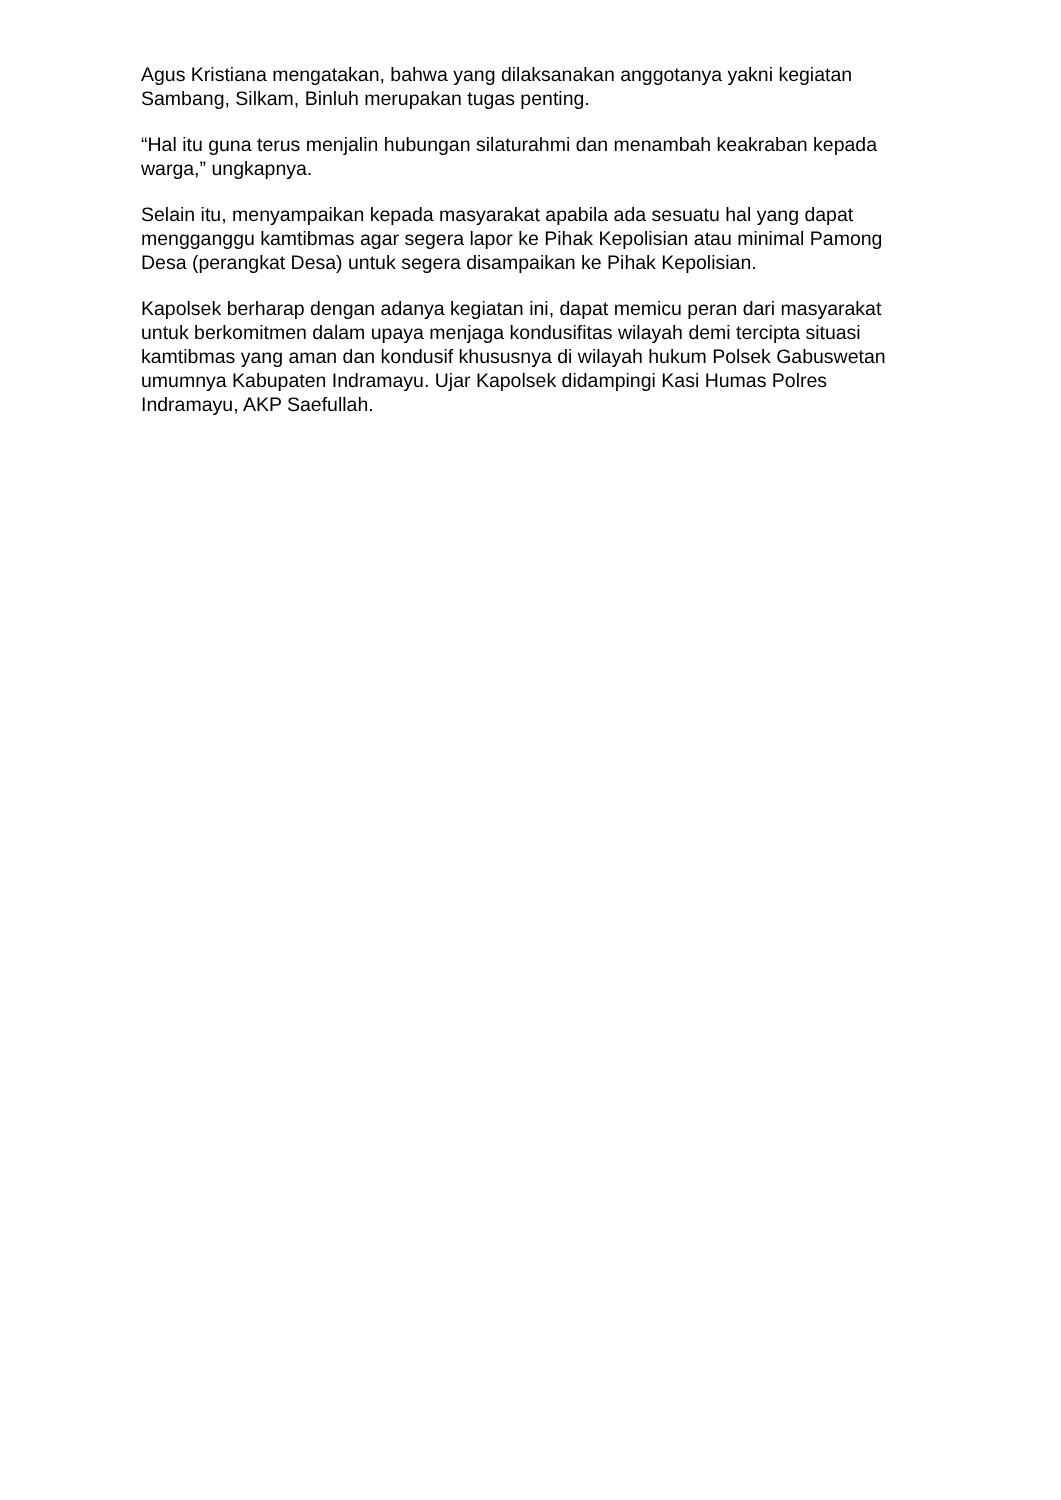Agus Kristiana mengatakan, bahwa yang dilaksanakan anggotanya yakni kegiatan Sambang, Silkam, Binluh merupakan tugas penting.
“Hal itu guna terus menjalin hubungan silaturahmi dan menambah keakraban kepada warga,” ungkapnya.
Selain itu, menyampaikan kepada masyarakat apabila ada sesuatu hal yang dapat mengganggu kamtibmas agar segera lapor ke Pihak Kepolisian atau minimal Pamong Desa (perangkat Desa) untuk segera disampaikan ke Pihak Kepolisian.
Kapolsek berharap dengan adanya kegiatan ini, dapat memicu peran dari masyarakat untuk berkomitmen dalam upaya menjaga kondusifitas wilayah demi tercipta situasi kamtibmas yang aman dan kondusif khususnya di wilayah hukum Polsek Gabuswetan umumnya Kabupaten Indramayu. Ujar Kapolsek didampingi Kasi Humas Polres Indramayu, AKP Saefullah.